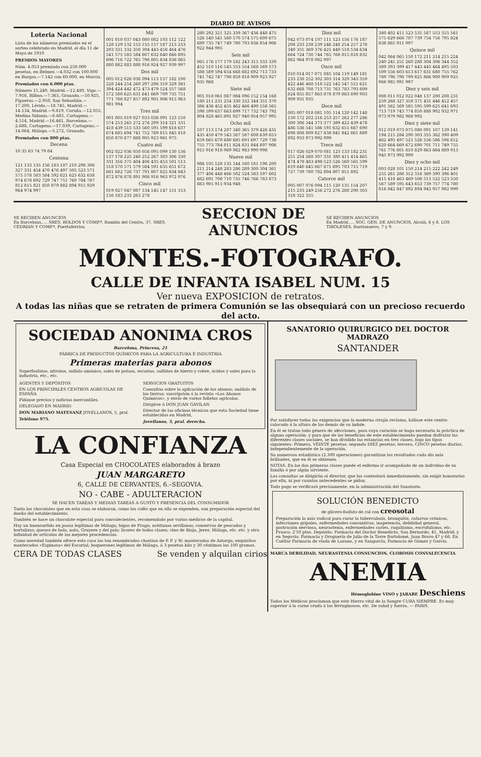DIARIO DE AVISOS
Loteria Nacional
Lista de los números premiados en el sorteo celebrado en Madrid, el día 11 de Mayo de 1910
PREMIOS MAYORES
Núm. 4.053 premiado con 250.000 pesetas, en Belmez.—4.032 con 100.000 en Burgos.—7.142 con 60.000, en Murcia.
Premiados con 6.000 ptas.
Número 15.249, Madrid.—12.480, Vigo.—7.916, Bilbao.—7.365, Granada.—10.925, Figueras.—2.950, San Sebastián.—17.200, Lérida.—18.745, Madrid.—14.134, Madrid.—9.819, Coruña.—12.055, Medina Sidonia.—6.681, Cartagena.—4.514, Madrid.—16.461, Barcelona.—2.688, Cartagena.—17.039, Cartagena.—14.064, Málaga.—5.272, Granada.
Premiados con 800 ptas.
Decena
10 35 63 74 79 84
Centena
121 133 135 156 183 187 210 298 306 327 331 454 470 476 497 505 523 571 575 578 583 584 592 621 625 632 638 974 678 692 729 747 751 760 784 787 812 815 821 850 879 882 894 915 929 964 974 997
Mil
001 010 037 043 080 082 103 112 122 128 129 132 153 155 157 187 213 233 293 331 332 350 394 443 458 464 476 541 575 583 584 607 632 640 666 695 696 716 722 765 796 805 834 836 865 880 882 883 888 916 924 927 939 997
Dos mil
005 012 026 038 094 113 157 182 190 228 244 254 260 297 298 319 329 381 394 424 442 472 473 479 524 557 568 572 580 625 631 641 669 709 735 751 771 788 827 857 892 901 906 915 963 981 994
Tres mil
001 005 019 027 033 036 091 123 150 574 253 265 272 276 299 314 321 331 418 439 515 533 560 591 599 618 637 674 685 694 741 752 789 815 845 818 850 870 877 888 905 923 961 975
Cuatro mil
002 022 036 050 056 095 099 130 136 137 178 225 240 252 267 303 306 330 331 356 375 404 406 435 453 501 513 518 570 571 579 584 591 635 651 672 681 682 726 737 791 807 825 834 843 872 876 878 891 906 916 963 972 976
Cinco mil
019 027 047 087 134 145 147 151 153 156 183 233 263 278
280 292 321 325 339 367 436 448 475 526 540 541 560 570 574 575 609 675 689 735 747 749 780 793 836 854 906 922 944 995
Seis mil
065 176 177 179 182 243 315 333 339 452 510 516 543 553 554 568 569 573 588 589 594 654 668 682 692 713 733 741 742 747 798 859 818 909 923 927 935 968
Siete mil
001 018 061 067 084 096 152 154 168 180 211 231 254 330 332 344 351 370 386 436 452 455 462 466 490 558 565 598 599 637 663 699 717 732 743 792 804 828 465 891 927 940 954 957 995
Ocho mil
107 113 174 207 340 365 379 426 431 435 450 479 543 567 587 608 639 653 659 665 670 680 685 691 697 729 738 755 773 784 811 824 831 844 897 906 915 916 918 969 982 983 990 998
Nueve mil
086 105 128 135 144 160 181 196 200 211 214 248 283 286 289 300 304 361 377 406 448 466 502 524 583 597 602 682 691 708 710 735 746 766 783 873 883 905 915 934 948
Diez mil
042 073 074 107 111 123 156 176 187 208 233 238 239 246 248 254 257 278 340 355 369 376 425 449 518 534 634 664 724 730 744 765 768 815 818 832 862 964 978 982 997
Once mil
010 014 017 071 085 104 119 149 181 233 238 252 302 303 314 329 343 359 422 446 468 518 522 542 547 551 621 632 668 708 713 731 763 783 793 809 824 855 857 863 878 879 883 890 903 909 931 935
Doce mil
005 007 018 081 105 114 120 142 148 150 172 202 216 253 257 262 277 286 300 306 344 373 377 389 422 439 478 486 536 541 586 591 632 651 667 690 698 808 809 827 838 841 842 861 869 892 933 973 992 999
Trece mil
017 026 029 070 081 123 133 182 231 251 254 268 307 331 380 411 414 465 474 478 483 498 523 526 560 565 599 619 640 645 667 671 695 703 715 719 727 739 780 782 804 807 851 892
Catorce mil
005 007 076 094 115 120 135 154 207 215 233 249 256 272 276 288 290 303 318 322 355
380 402 411 523 531 587 553 555 561 575 629 668 707 739 754 756 795 824 838 865 911 997
Quince mil
042 064 065 150 172 211 214 215 224 240 245 251 260 288 304 306 344 352 389 393 399 417 443 445 464 495 503 509 556 603 613 617 631 680 755 762 789 796 798 799 825 866 900 909 925 966 985 991 997
Diez y seis mil
008 011 012 022 048 137 200 208 231 259 268 327 358 371 431 446 452 457 491 562 569 585 595 599 625 641 693 713 719 743 774 850 888 902 932 971 973 979 982 988 992
Diez y siete mil
012 019 073 075 080 091 107 139 141 194 215 284 290 303 355 362 390 409 462 495 497 521 526 556 586 596 612 620 664 669 672 690 701 711 749 755 761 776 801 810 829 863 864 889 913 945 973 992 999
Diez y ocho mil
003 028 101 150 214 215 222 242 249 255 261 286 312 316 369 390 396 401 415 418 463 469 508 513 522 523 550 567 589 595 643 653 739 757 774 780 816 842 847 892 894 943 957 982 999
SE RECIBEN ANUNCIOS
En Barcelona..... SRES. ROLDOS Y COMP.ª, Rambla del Centro, 37. SRES. CEDRIAN Y COMP.ª, Puertaferrisa.
SECCION DE ANUNCIOS
SE RECIBEN ANUNCIOS
En Madrid..... SOC. GEN. DE ANUNCIOS, Alcalá, 6 y 8. LOS TIROLESES, Barrionuevo, 7 y 9.
MONTES.-FOTOGRAFO.
CALLE DE INFANTA ISABEL NUM. 15
Ver nueva EXPOSICION de retratos.
A todas las niñas que se retraten de primera Comunión se las obsequiará con un precioso recuerdo del acto.
SOCIEDAD ANONIMA CROS
Barcelona, Princesa, 21
FÁBRICA DE PRODUCTOS QUÍMICOS PARA LA AGRICULTURA É INDUSTRIA
Primeras materias para abonos
Superfosfatos, nitratos, sulfato amónico, sales de potasa, escorias, sulfatos de hierro y cobre, ácidos y sales para la industria, etc., etc.
AGENTES Y DEPÓSITOS
EN LOS PRINCIPALES CENTROS AGRÍCOLAS DE ESPAÑA
Pídanse precios y noticias mercantiles.
DELEGADO EN MADRID:
DON MARIANO MATESANZ JOVELLANOS, 5, pral.
Teléfono 975.
SERVICIOS GRATUITOS
Consultas sobre la aplicación de los abonos; análisis de las tierras; suscripción á la revista «Los Abonos Químicos», y envío de varios folletos agrícolas.
Dirigirse á DON JUAN GAVILAN
Director de las oficinas técnicas que esta Sociedad tiene establecidas en Madrid,
Jovellanos, 5, pral. derecha.
LA CONFIANZA
Casa Especial en CHOCOLATES elaborados á brazo
JUAN MARGARETO
6, CALLE DE CERVANTES, 6.–SEGOVIA.
NO - CABE - ADULTERACION
SE HACEN TAREAS Y MEDIAS TAREAS A GUSTO Y PRESENCIA DEL CONSUMIDOR
Tanto los chocolates que en esta casa se elaboran, como los cafés que en ella se expenden, son preparación especial del dueño del establecimiento.
También se hace un chocolate especial para convalecientes, recomendado por varios médicos de la capital.
Hay un buensurtido en pasas legítimas de Málaga; higos de Fraga; aceitunas sevillanas; conservas de pescados y hortalizas; quesos de bola, nata, Gruyere y del país; licores de todas clases; vino de Rioja, Jerez, Málaga, etc. etc. y otra infinidad de artículos de las mejores procedencias.
Como novedad también ofrece esta casa los tan renombrados chorizos de P. P. y W; mantecadas de Astorga; exquisitos mantecados «Espinosa» del Escorial; boquerones legítimos de Málaga, á 3 pesetas kilo y 30 céntimos los 100 gramos.
CERA DE TODAS CLASES Se venden y alquilan cirios
SANATORIO QUIRURGICO DEL DOCTOR MADRAZO
SANTANDER
Por satisfacer todas las exigencias que la moderna cirujía reclama, hállase este centro calocado á la altura de los demás de su índole.
En él se tratan todo género de afecciones, para cuya curación se haga necesaria la práctica de alguna operación: y para que de los beneficios de este establecimiento puedan disfrutar las diferentes clases sociales, se han dividido las estancias en tres clases, bajo los tipos siguientes: Primera, VEINTE pesetas; segunda DIEZ pesetas; tercera, CINCO pesetas diarias, independientemente de la operación.
Su numerosa estadística (2.300 operaciones) garantizan los resultados cada día más brillantes, que en él se obtienen.
NOTAS. En las dos primeras clases puede el enfermo ir acompañado de un individuo de su familia ó por algún sirviente.
Las consultas se dirigirán al director, que las contestará inmediatamente, sin exigir honorarios por ella, ni por cuantos antecedentes se pidan.
Todo pago se verificará precisamente, en la administración del Sanatorio.
SOLUCIÓN BENEDICTO
de glicero-fosfato de cal con creosotal
Preparación la más radical para curar la tuberculosis, bronquitis, catarros crónicos, infecciones gripales, enfermedades consuntivas, inapetencia, debilidad general, postración nerviosa, neurastenia, enfermedades caries, raquitismo, escrofulismo, etc. Frasco; 2'50 ptas. Depósito: Farmacia del Doctor Benedicto, San Bernardo, 41, Madrid; y en Segovia: Farmacia y Droguería de Julio de la Torre Bartolomé, Juan Bravo 47 y 66. En Cuéllar Farmacia de viuda de Lozano, y en Sangarcía, Farmacia de Gómez y García.
MARCA DEBILIDAD, NEURASTENIA CONSUNCION, CLOROSIS CONVALECENCIA
ANEMIA
Hémoglobine VINO y JARABE Deschiens
Todos los Médicos proclaman que este Hierro vital de la Sangre CURA SIEMPRE. Es muy superior á la carne cruda á los ferruginosos, etc. De salud y fuerza. — PARIS.